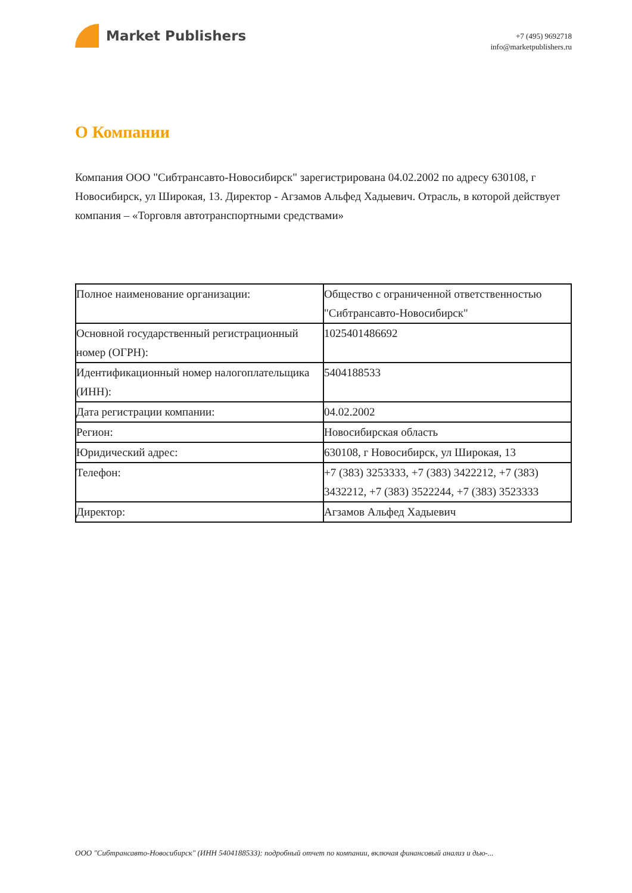Market Publishers
+7 (495) 9692718
info@marketpublishers.ru
О Компании
Компания ООО "Сибтрансавто-Новосибирск" зарегистрирована 04.02.2002 по адресу 630108, г Новосибирск, ул Широкая, 13. Директор - Агзамов Альфед Хадыевич. Отрасль, в которой действует компания – «Торговля автотранспортными средствами»
| Полное наименование организации: | Общество с ограниченной ответственностью "Сибтрансавто-Новосибирск" |
| Основной государственный регистрационный номер (ОГРН): | 1025401486692 |
| Идентификационный номер налогоплательщика (ИНН): | 5404188533 |
| Дата регистрации компании: | 04.02.2002 |
| Регион: | Новосибирская область |
| Юридический адрес: | 630108, г Новосибирск, ул Широкая, 13 |
| Телефон: | +7 (383) 3253333, +7 (383) 3422212, +7 (383) 3432212, +7 (383) 3522244, +7 (383) 3523333 |
| Директор: | Агзамов Альфед Хадыевич |
ООО "Сибтрансавто-Новосибирск" (ИНН 5404188533): подробный отчет по компании, включая финансовый анализ и дью-...